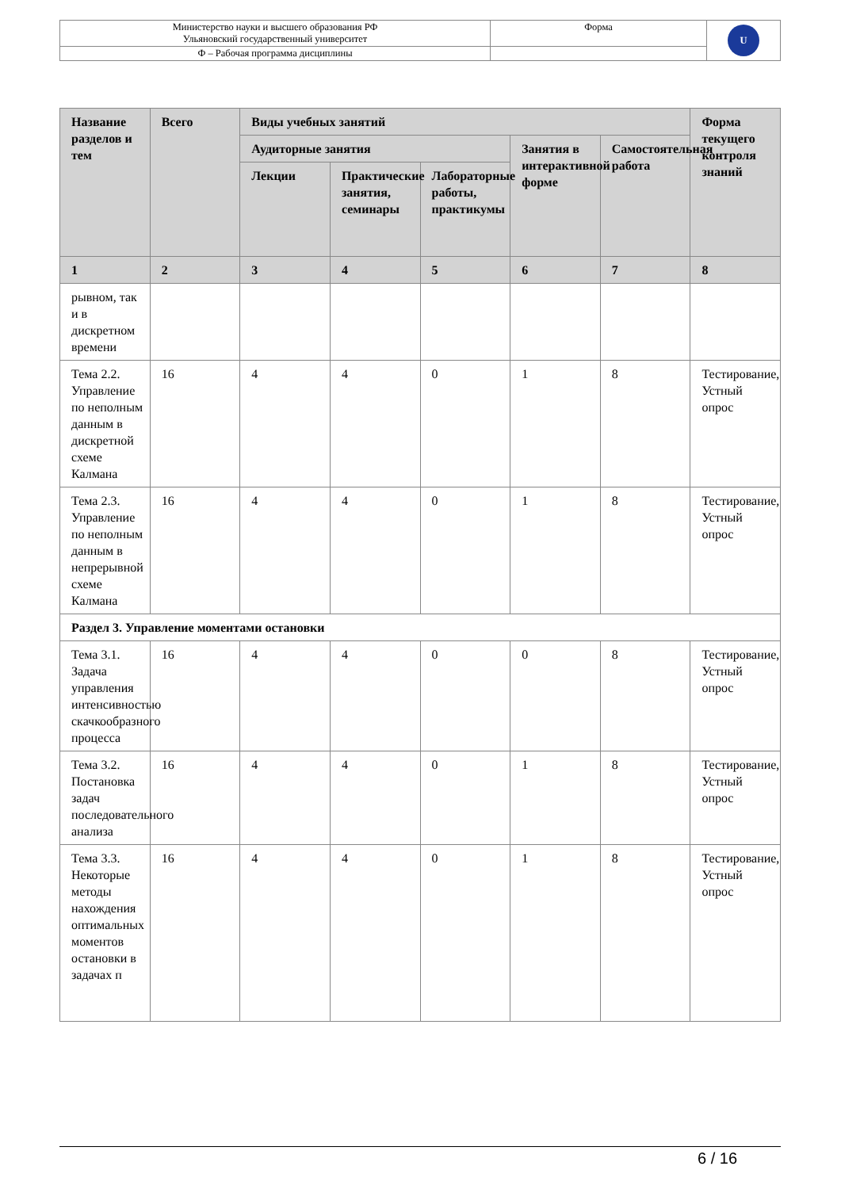| Министерство науки и высшего образования РФ Ульяновский государственный университет | Форма | U |
| Ф – Рабочая программа дисциплины | | |
| Название разделов и тем | Всего | Виды учебных занятий | | | | | Форма текущего контроля знаний |
| --- | --- | --- | --- | --- | --- | --- | --- |
| | | Аудиторные занятия | | | Занятия в интерактивной форме | Самостоятельная работа | |
| | | Лекции | Практические занятия, семинары | Лабораторные работы, практикумы | | | |
| 1 | 2 | 3 | 4 | 5 | 6 | 7 | 8 |
| рывном, так и в дискретном времени | | | | | | | |
| Тема 2.2. Управление по неполным данным в дискретной схеме Калмана | 16 | 4 | 4 | 0 | 1 | 8 | Тестирование, Устный опрос |
| Тема 2.3. Управление по неполным данным в непрерывной схеме Калмана | 16 | 4 | 4 | 0 | 1 | 8 | Тестирование, Устный опрос |
| Раздел 3. Управление моментами остановки | | | | | | | |
| Тема 3.1. Задача управления интенсивностью скачкообразного процесса | 16 | 4 | 4 | 0 | 0 | 8 | Тестирование, Устный опрос |
| Тема 3.2. Постановка задач последовательного анализа | 16 | 4 | 4 | 0 | 1 | 8 | Тестирование, Устный опрос |
| Тема 3.3. Некоторые методы нахождения оптимальных моментов остановки в задачах п | 16 | 4 | 4 | 0 | 1 | 8 | Тестирование, Устный опрос |
6 / 16